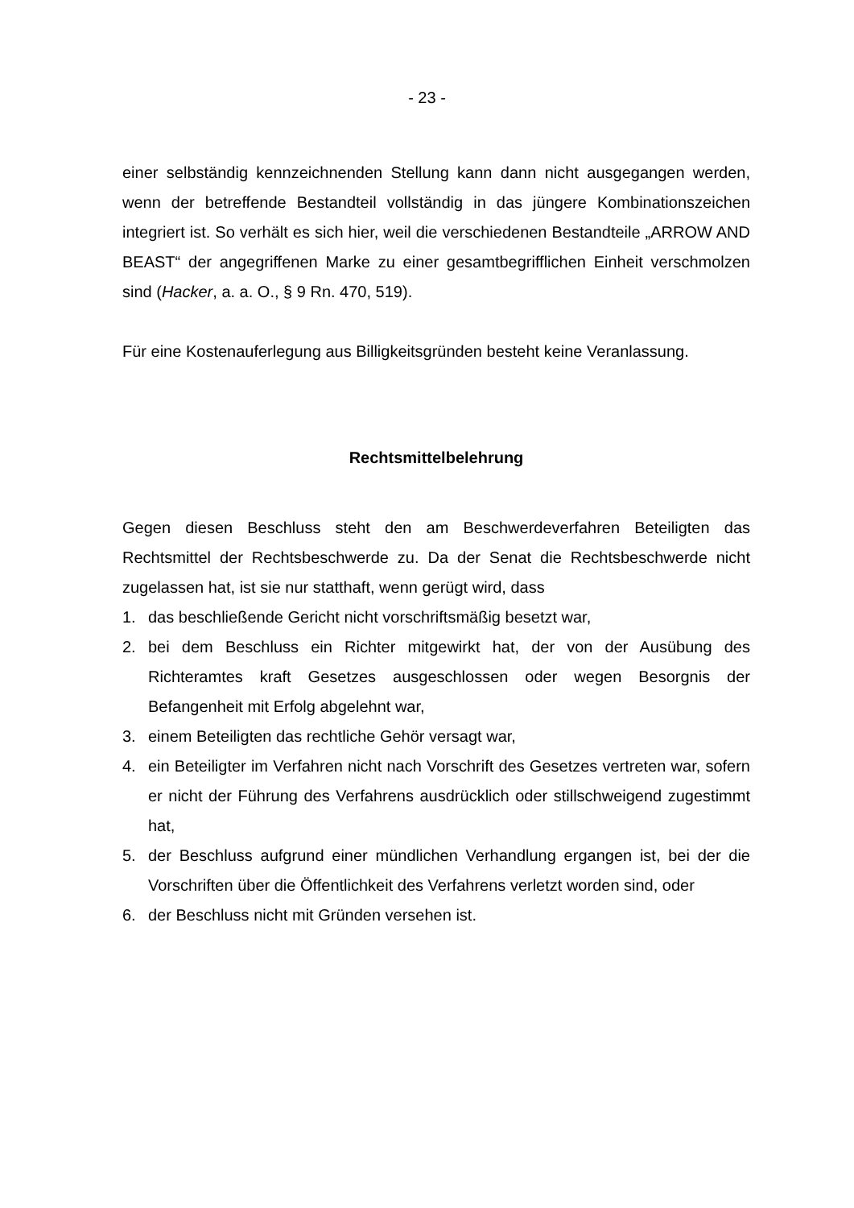- 23 -
einer selbständig kennzeichnenden Stellung kann dann nicht ausgegangen werden, wenn der betreffende Bestandteil vollständig in das jüngere Kombinationszeichen integriert ist. So verhält es sich hier, weil die verschiedenen Bestandteile „ARROW AND BEAST“ der angegriffenen Marke zu einer gesamtbegrifflichen Einheit verschmolzen sind (Hacker, a. a. O., § 9 Rn. 470, 519).
Für eine Kostenauferlegung aus Billigkeitsgründen besteht keine Veranlassung.
Rechtsmittelbelehrung
Gegen diesen Beschluss steht den am Beschwerdeverfahren Beteiligten das Rechtsmittel der Rechtsbeschwerde zu. Da der Senat die Rechtsbeschwerde nicht zugelassen hat, ist sie nur statthaft, wenn gerügt wird, dass
1. das beschließende Gericht nicht vorschriftsmäßig besetzt war,
2. bei dem Beschluss ein Richter mitgewirkt hat, der von der Ausübung des Richteramtes kraft Gesetzes ausgeschlossen oder wegen Besorgnis der Befangenheit mit Erfolg abgelehnt war,
3. einem Beteiligten das rechtliche Gehör versagt war,
4. ein Beteiligter im Verfahren nicht nach Vorschrift des Gesetzes vertreten war, sofern er nicht der Führung des Verfahrens ausdrücklich oder stillschweigend zugestimmt hat,
5. der Beschluss aufgrund einer mündlichen Verhandlung ergangen ist, bei der die Vorschriften über die Öffentlichkeit des Verfahrens verletzt worden sind, oder
6. der Beschluss nicht mit Gründen versehen ist.